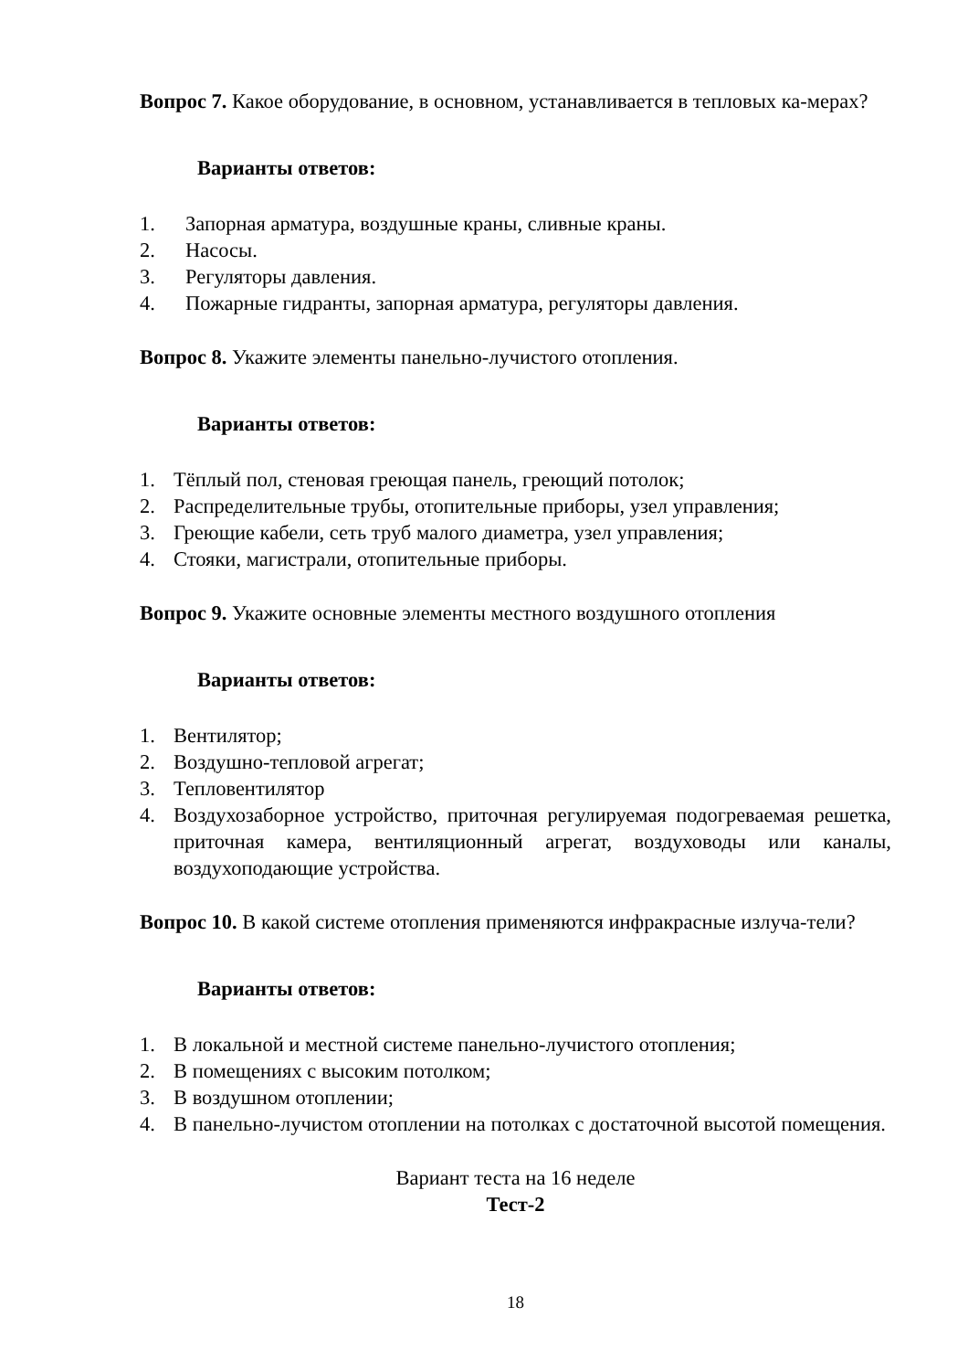Вопрос 7. Какое оборудование, в основном, устанавливается в тепловых ка-мерах?
Варианты ответов:
1. Запорная арматура, воздушные краны, сливные краны.
2. Насосы.
3. Регуляторы давления.
4. Пожарные гидранты, запорная арматура, регуляторы давления.
Вопрос 8. Укажите элементы панельно-лучистого отопления.
Варианты ответов:
1. Тёплый пол, стеновая греющая панель, греющий потолок;
2. Распределительные трубы, отопительные приборы, узел управления;
3. Греющие кабели, сеть труб малого диаметра, узел управления;
4. Стояки, магистрали, отопительные приборы.
Вопрос 9. Укажите основные элементы местного воздушного отопления
Варианты ответов:
1. Вентилятор;
2. Воздушно-тепловой агрегат;
3. Тепловентилятор
4. Воздухозаборное устройство, приточная регулируемая подогреваемая решетка, приточная камера, вентиляционный агрегат, воздуховоды или каналы, воздухоподающие устройства.
Вопрос 10. В какой системе отопления применяются инфракрасные излуча-тели?
Варианты ответов:
1. В локальной и местной системе панельно-лучистого отопления;
2. В помещениях с высоким потолком;
3. В воздушном отоплении;
4. В панельно-лучистом отоплении на потолках с достаточной высотой помещения.
Вариант теста на 16 неделе
Тест-2
18